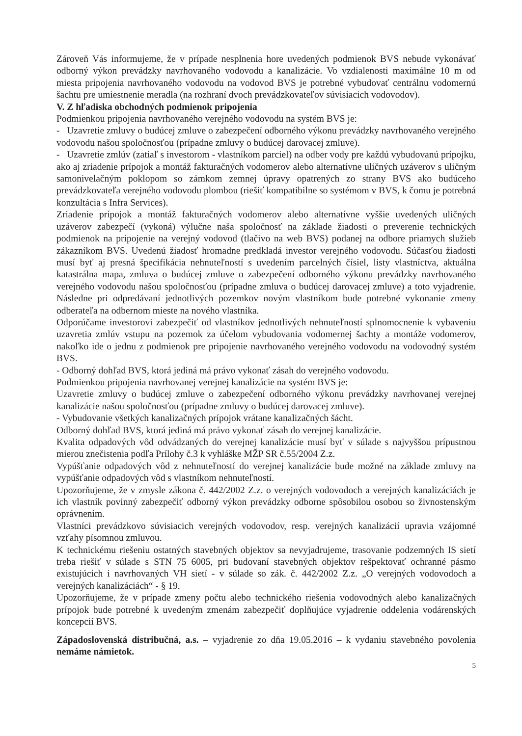Zároveň Vás informujeme, že v prípade nesplnenia hore uvedených podmienok BVS nebude vykonávať odborný výkon prevádzky navrhovaného vodovodu a kanalizácie. Vo vzdialenosti maximálne 10 m od miesta pripojenia navrhovaného vodovodu na vodovod BVS je potrebné vybudovať centrálnu vodomernú šachtu pre umiestnenie meradla (na rozhraní dvoch prevádzkovateľov súvisiacich vodovodov).
V. Z hľadiska obchodných podmienok pripojenia
Podmienkou pripojenia navrhovaného verejného vodovodu na systém BVS je:
- Uzavretie zmluvy o budúcej zmluve o zabezpečení odborného výkonu prevádzky navrhovaného verejného vodovodu našou spoločnosťou (prípadne zmluvy o budúcej darovacej zmluve).
- Uzavretie zmlúv (zatiaľ s investorom - vlastníkom parciel) na odber vody pre každú vybudovanú prípojku, ako aj zriadenie prípojok a montáž fakturačných vodomerov alebo alternatívne uličných uzáverov s uličným samonivelačným poklopom so zámkom zemnej úpravy opatrených zo strany BVS ako budúceho prevádzkovateľa verejného vodovodu plombou (riešiť kompatibilne so systémom v BVS, k čomu je potrebná konzultácia s Infra Services).
Zriadenie prípojok a montáž fakturačných vodomerov alebo alternatívne vyššie uvedených uličných uzáverov zabezpečí (vykoná) výlučne naša spoločnosť na základe žiadosti o preverenie technických podmienok na pripojenie na verejný vodovod (tlačivo na web BVS) podanej na odbore priamych služieb zákazníkom BVS. Uvedenú žiadosť hromadne predkladá investor verejného vodovodu. Súčasťou žiadosti musí byť aj presná špecifikácia nehnuteľností s uvedením parcelných čísiel, listy vlastníctva, aktuálna katastrálna mapa, zmluva o budúcej zmluve o zabezpečení odborného výkonu prevádzky navrhovaného verejného vodovodu našou spoločnosťou (prípadne zmluva o budúcej darovacej zmluve) a toto vyjadrenie. Následne pri odpredávaní jednotlivých pozemkov novým vlastníkom bude potrebné vykonanie zmeny odberateľa na odbernom mieste na nového vlastníka.
Odporúčame investorovi zabezpečiť od vlastníkov jednotlivých nehnuteľností splnomocnenie k vybaveniu uzavretia zmlúv vstupu na pozemok za účelom vybudovania vodomernej šachty a montáže vodomerov, nakoľko ide o jednu z podmienok pre pripojenie navrhovaného verejného vodovodu na vodovodný systém BVS.
- Odborný dohľad BVS, ktorá jediná má právo vykonať zásah do verejného vodovodu.
Podmienkou pripojenia navrhovanej verejnej kanalizácie na systém BVS je:
Uzavretie zmluvy o budúcej zmluve o zabezpečení odborného výkonu prevádzky navrhovanej verejnej kanalizácie našou spoločnosťou (prípadne zmluvy o budúcej darovacej zmluve).
- Vybudovanie všetkých kanalizačných prípojok vrátane kanalizačných šácht.
Odborný dohľad BVS, ktorá jediná má právo vykonať zásah do verejnej kanalizácie.
Kvalita odpadových vôd odvádzaných do verejnej kanalizácie musí byť v súlade s najvyššou prípustnou mierou znečistenia podľa Prílohy č.3 k vyhláške MŽP SR č.55/2004 Z.z.
Vypúšťanie odpadových vôd z nehnuteľností do verejnej kanalizácie bude možné na základe zmluvy na vypúšťanie odpadových vôd s vlastníkom nehnuteľností.
Upozorňujeme, že v zmysle zákona č. 442/2002 Z.z. o verejných vodovodoch a verejných kanalizáciách je ich vlastník povinný zabezpečiť odborný výkon prevádzky odborne spôsobilou osobou so živnostenským oprávnením.
Vlastníci prevádzkovo súvisiacich verejných vodovodov, resp. verejných kanalizácií upravia vzájomné vzťahy písomnou zmluvou.
K technickému riešeniu ostatných stavebných objektov sa nevyjadrujeme, trasovanie podzemných IS sietí treba riešiť v súlade s STN 75 6005, pri budovaní stavebných objektov rešpektovať ochranné pásmo existujúcich i navrhovaných VH sietí - v súlade so zák. č. 442/2002 Z.z. „O verejných vodovodoch a verejných kanalizáciách“ - § 19.
Upozorňujeme, že v prípade zmeny počtu alebo technického riešenia vodovodných alebo kanalizačných prípojok bude potrebné k uvedeným zmenám zabezpečiť doplňujúce vyjadrenie oddelenia vodárenských koncepcií BVS.
Západoslovenská distribučná, a.s. – vyjadrenie zo dňa 19.05.2016 – k vydaniu stavebného povolenia nemáme námietok.
5